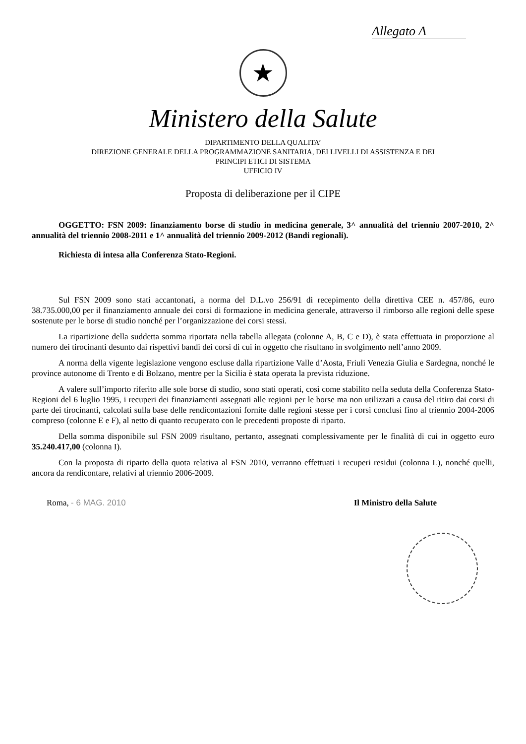Allegato A
★
Ministero della Salute
DIPARTIMENTO DELLA QUALITA’
DIREZIONE GENERALE DELLA PROGRAMMAZIONE SANITARIA, DEI LIVELLI DI ASSISTENZA E DEI
PRINCIPI ETICI DI SISTEMA
UFFICIO IV
Proposta di deliberazione per il CIPE
OGGETTO: FSN 2009: finanziamento borse di studio in medicina generale, 3^ annualità del triennio 2007-2010, 2^ annualità del triennio 2008-2011 e 1^ annualità del triennio 2009-2012 (Bandi regionali).
Richiesta di intesa alla Conferenza Stato-Regioni.
Sul FSN 2009 sono stati accantonati, a norma del D.L.vo 256/91 di recepimento della direttiva CEE n. 457/86, euro 38.735.000,00 per il finanziamento annuale dei corsi di formazione in medicina generale, attraverso il rimborso alle regioni delle spese sostenute per le borse di studio nonché per l’organizzazione dei corsi stessi.
La ripartizione della suddetta somma riportata nella tabella allegata (colonne A, B, C e D), è stata effettuata in proporzione al numero dei tirocinanti desunto dai rispettivi bandi dei corsi di cui in oggetto che risultano in svolgimento nell’anno 2009.
A norma della vigente legislazione vengono escluse dalla ripartizione Valle d’Aosta, Friuli Venezia Giulia e Sardegna, nonché le province autonome di Trento e di Bolzano, mentre per la Sicilia è stata operata la prevista riduzione.
A valere sull’importo riferito alle sole borse di studio, sono stati operati, così come stabilito nella seduta della Conferenza Stato-Regioni del 6 luglio 1995, i recuperi dei finanziamenti assegnati alle regioni per le borse ma non utilizzati a causa del ritiro dai corsi di parte dei tirocinanti, calcolati sulla base delle rendicontazioni fornite dalle regioni stesse per i corsi conclusi fino al triennio 2004-2006 compreso (colonne E e F), al netto di quanto recuperato con le precedenti proposte di riparto.
Della somma disponibile sul FSN 2009 risultano, pertanto, assegnati complessivamente per le finalità di cui in oggetto euro 35.240.417,00 (colonna I).
Con la proposta di riparto della quota relativa al FSN 2010, verranno effettuati i recuperi residui (colonna L), nonché quelli, ancora da rendicontare, relativi al triennio 2006-2009.
Roma, - 6 MAG. 2010 Il Ministro della Salute